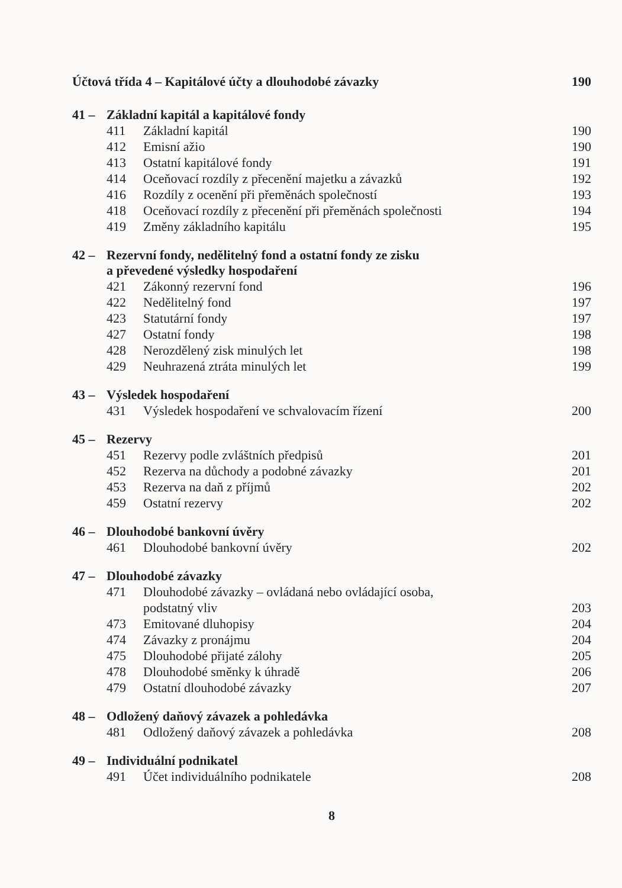Účtová třída 4 – Kapitálové účty a dlouhodobé závazky 190
41 – Základní kapitál a kapitálové fondy
411 Základní kapitál 190
412 Emisní ažio 190
413 Ostatní kapitálové fondy 191
414 Oceňovací rozdíly z přecenění majetku a závazků 192
416 Rozdíly z ocenění při přeměnách společností 193
418 Oceňovací rozdíly z přecenění při přeměnách společnosti 194
419 Změny základního kapitálu 195
42 – Rezervní fondy, nedělitelný fond a ostatní fondy ze zisku
a převedené výsledky hospodaření
421 Zákonný rezervní fond 196
422 Nedělitelný fond 197
423 Statutární fondy 197
427 Ostatní fondy 198
428 Nerozdělený zisk minulých let 198
429 Neuhrazená ztráta minulých let 199
43 – Výsledek hospodaření
431 Výsledek hospodaření ve schvalovacím řízení 200
45 – Rezervy
451 Rezervy podle zvláštních předpisů 201
452 Rezerva na důchody a podobné závazky 201
453 Rezerva na daň z příjmů 202
459 Ostatní rezervy 202
46 – Dlouhodobé bankovní úvěry
461 Dlouhodobé bankovní úvěry 202
47 – Dlouhodobé závazky
471 Dlouhodobé závazky – ovládaná nebo ovládající osoba,
podstatný vliv 203
473 Emitované dluhopisy 204
474 Závazky z pronájmu 204
475 Dlouhodobé přijaté zálohy 205
478 Dlouhodobé směnky k úhradě 206
479 Ostatní dlouhodobé závazky 207
48 – Odložený daňový závazek a pohledávka
481 Odložený daňový závazek a pohledávka 208
49 – Individuální podnikatel
491 Účet individuálního podnikatele 208
8